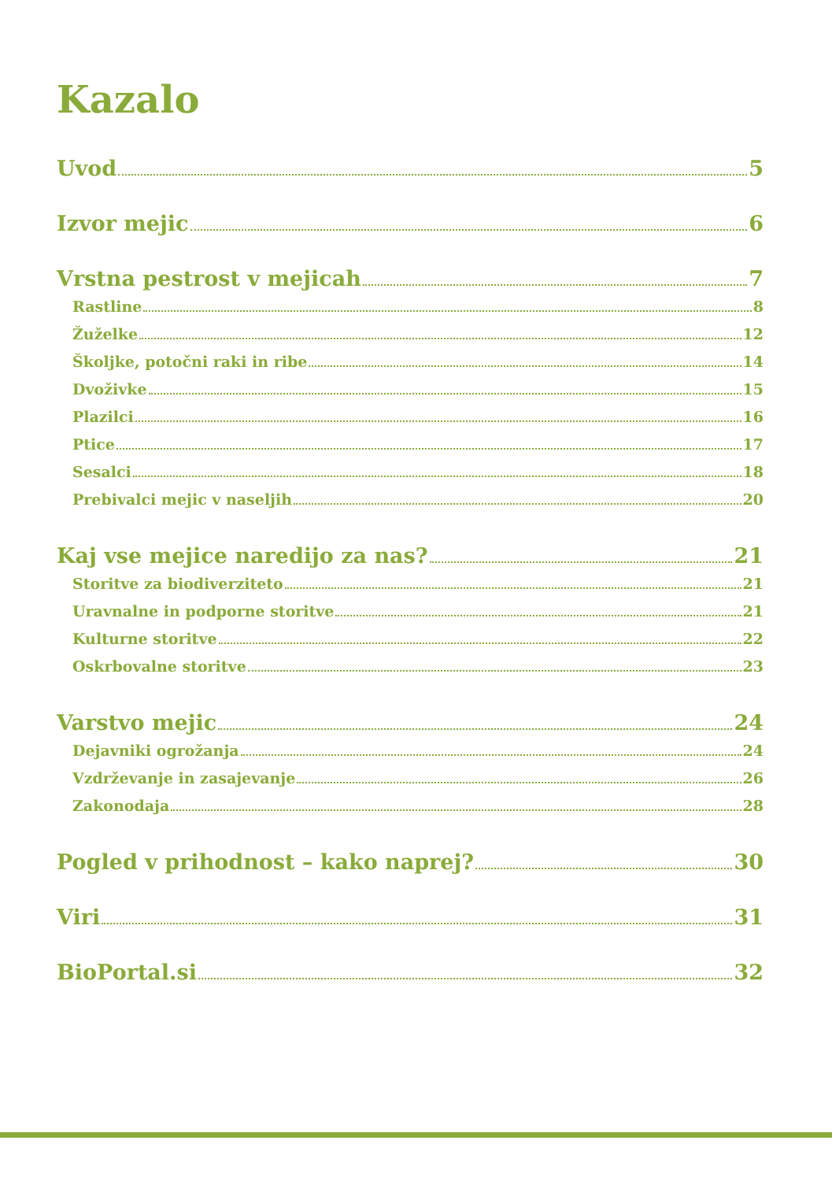Kazalo
Uvod 5
Izvor mejic 6
Vrstna pestrost v mejicah 7
Rastline 8
Žuželke 12
Školjke, potočni raki in ribe 14
Dvoživke 15
Plazilci 16
Ptice 17
Sesalci 18
Prebivalci mejic v naseljih 20
Kaj vse mejice naredijo za nas? 21
Storitve za biodiverziteto 21
Uravnalne in podporne storitve 21
Kulturne storitve 22
Oskrbovalne storitve 23
Varstvo mejic 24
Dejavniki ogrožanja 24
Vzdrževanje in zasajevanje 26
Zakonodaja 28
Pogled v prihodnost – kako naprej? 30
Viri 31
BioPortal.si 32